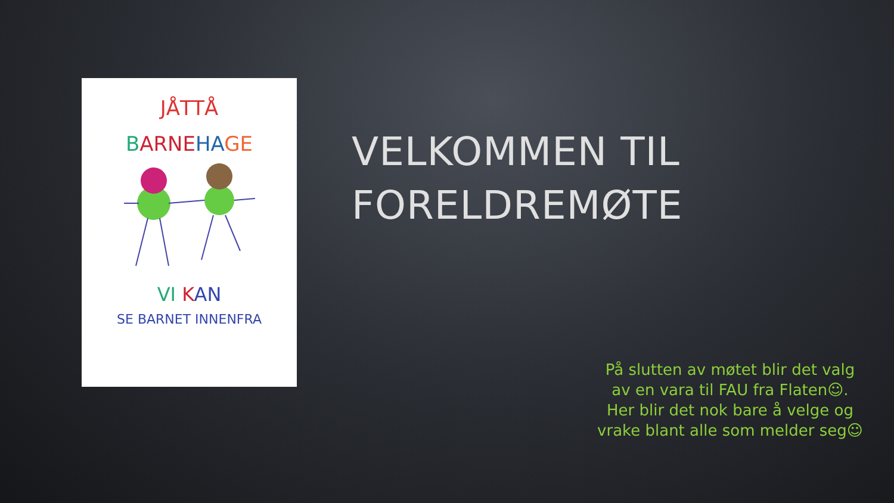JÅTTÅ
BARNE HA GE
VI KAN
SE BARNET INNENFRA
VELKOMMEN TIL FORELDREMØTE
På slutten av møtet blir det valg av en vara til FAU fra Flaten☺. Her blir det nok bare å velge og vrake blant alle som melder seg☺